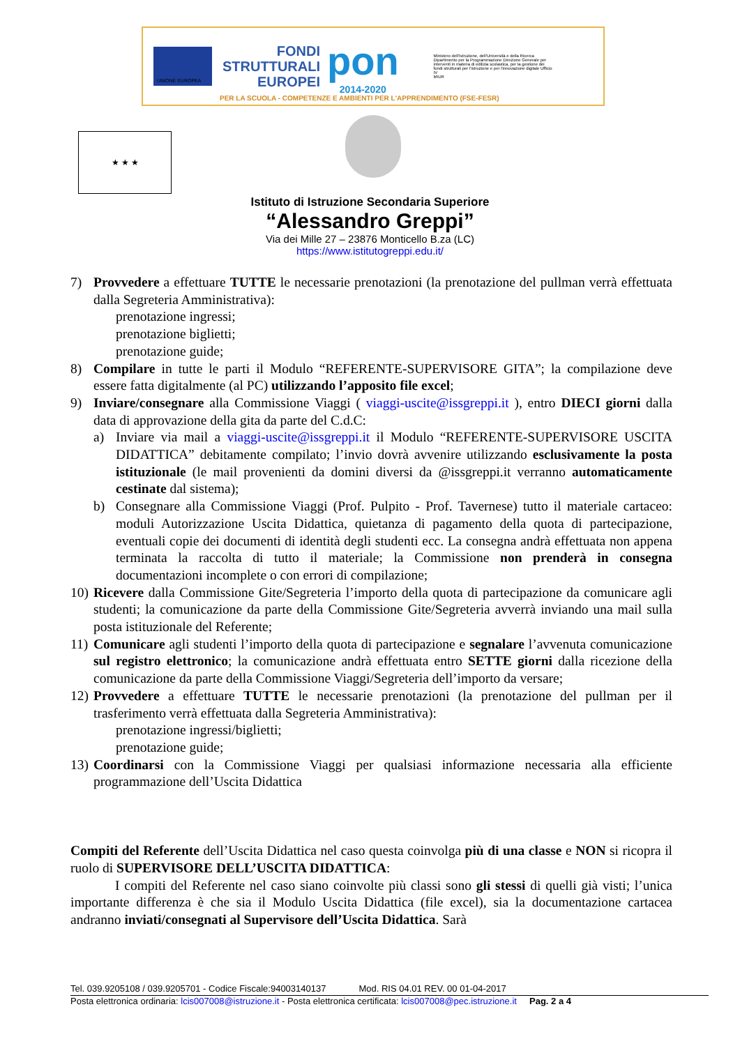UNIONE EUROPEA
FONDI
STRUTTURALI
EUROPEI
pon
2014-2020
Ministero dell'Istruzione, dell'Università e della Ricerca Dipartimento per la Programmazione Direzione Generale per interventi in materia di edilizia scolastica, per la gestione dei fondi strutturali per l'istruzione e per l'innovazione digitale Ufficio IV
MIUR
PER LA SCUOLA - COMPETENZE E AMBIENTI PER L'APPRENDIMENTO (FSE-FESR)
★ ★ ★
Istituto di Istruzione Secondaria Superiore
“Alessandro Greppi”
Via dei Mille 27 – 23876 Monticello B.za (LC)
https://www.istitutogreppi.edu.it/
7) Provvedere a effettuare TUTTE le necessarie prenotazioni (la prenotazione del pullman verrà effettuata dalla Segreteria Amministrativa):
prenotazione ingressi;
prenotazione biglietti;
prenotazione guide;
8) Compilare in tutte le parti il Modulo “REFERENTE-SUPERVISORE GITA”; la compilazione deve essere fatta digitalmente (al PC) utilizzando l’apposito file excel;
9) Inviare/consegnare alla Commissione Viaggi ( viaggi-uscite@issgreppi.it ), entro DIECI giorni dalla data di approvazione della gita da parte del C.d.C:
a) Inviare via mail a viaggi-uscite@issgreppi.it il Modulo “REFERENTE-SUPERVISORE USCITA DIDATTICA” debitamente compilato; l’invio dovrà avvenire utilizzando esclusivamente la posta istituzionale (le mail provenienti da domini diversi da @issgreppi.it verranno automaticamente cestinate dal sistema);
b) Consegnare alla Commissione Viaggi (Prof. Pulpito - Prof. Tavernese) tutto il materiale cartaceo: moduli Autorizzazione Uscita Didattica, quietanza di pagamento della quota di partecipazione, eventuali copie dei documenti di identità degli studenti ecc. La consegna andrà effettuata non appena terminata la raccolta di tutto il materiale; la Commissione non prenderà in consegna documentazioni incomplete o con errori di compilazione;
10)
Ricevere dalla Commissione Gite/Segreteria l’importo della quota di partecipazione da comunicare agli studenti; la comunicazione da parte della Commissione Gite/Segreteria avverrà inviando una mail sulla posta istituzionale del Referente;
11)
Comunicare agli studenti l’importo della quota di partecipazione e segnalare l’avvenuta comunicazione sul registro elettronico; la comunicazione andrà effettuata entro SETTE giorni dalla ricezione della comunicazione da parte della Commissione Viaggi/Segreteria dell’importo da versare;
12)
Provvedere a effettuare TUTTE le necessarie prenotazioni (la prenotazione del pullman per il trasferimento verrà effettuata dalla Segreteria Amministrativa):
prenotazione ingressi/biglietti;
prenotazione guide;
13)
Coordinarsi con la Commissione Viaggi per qualsiasi informazione necessaria alla efficiente programmazione dell’Uscita Didattica
Compiti del Referente dell’Uscita Didattica nel caso questa coinvolga più di una classe e NON si ricopra il ruolo di SUPERVISORE DELL’USCITA DIDATTICA:
I compiti del Referente nel caso siano coinvolte più classi sono gli stessi di quelli già visti; l’unica importante differenza è che sia il Modulo Uscita Didattica (file excel), sia la documentazione cartacea andranno inviati/consegnati al Supervisore dell’Uscita Didattica. Sarà
Tel. 039.9205108 / 039.9205701 - Codice Fiscale:94003140137 Mod. RIS 04.01 REV. 00 01-04-2017
Posta elettronica ordinaria: lcis007008@istruzione.it - Posta elettronica certificata: lcis007008@pec.istruzione.it Pag. 2 a 4